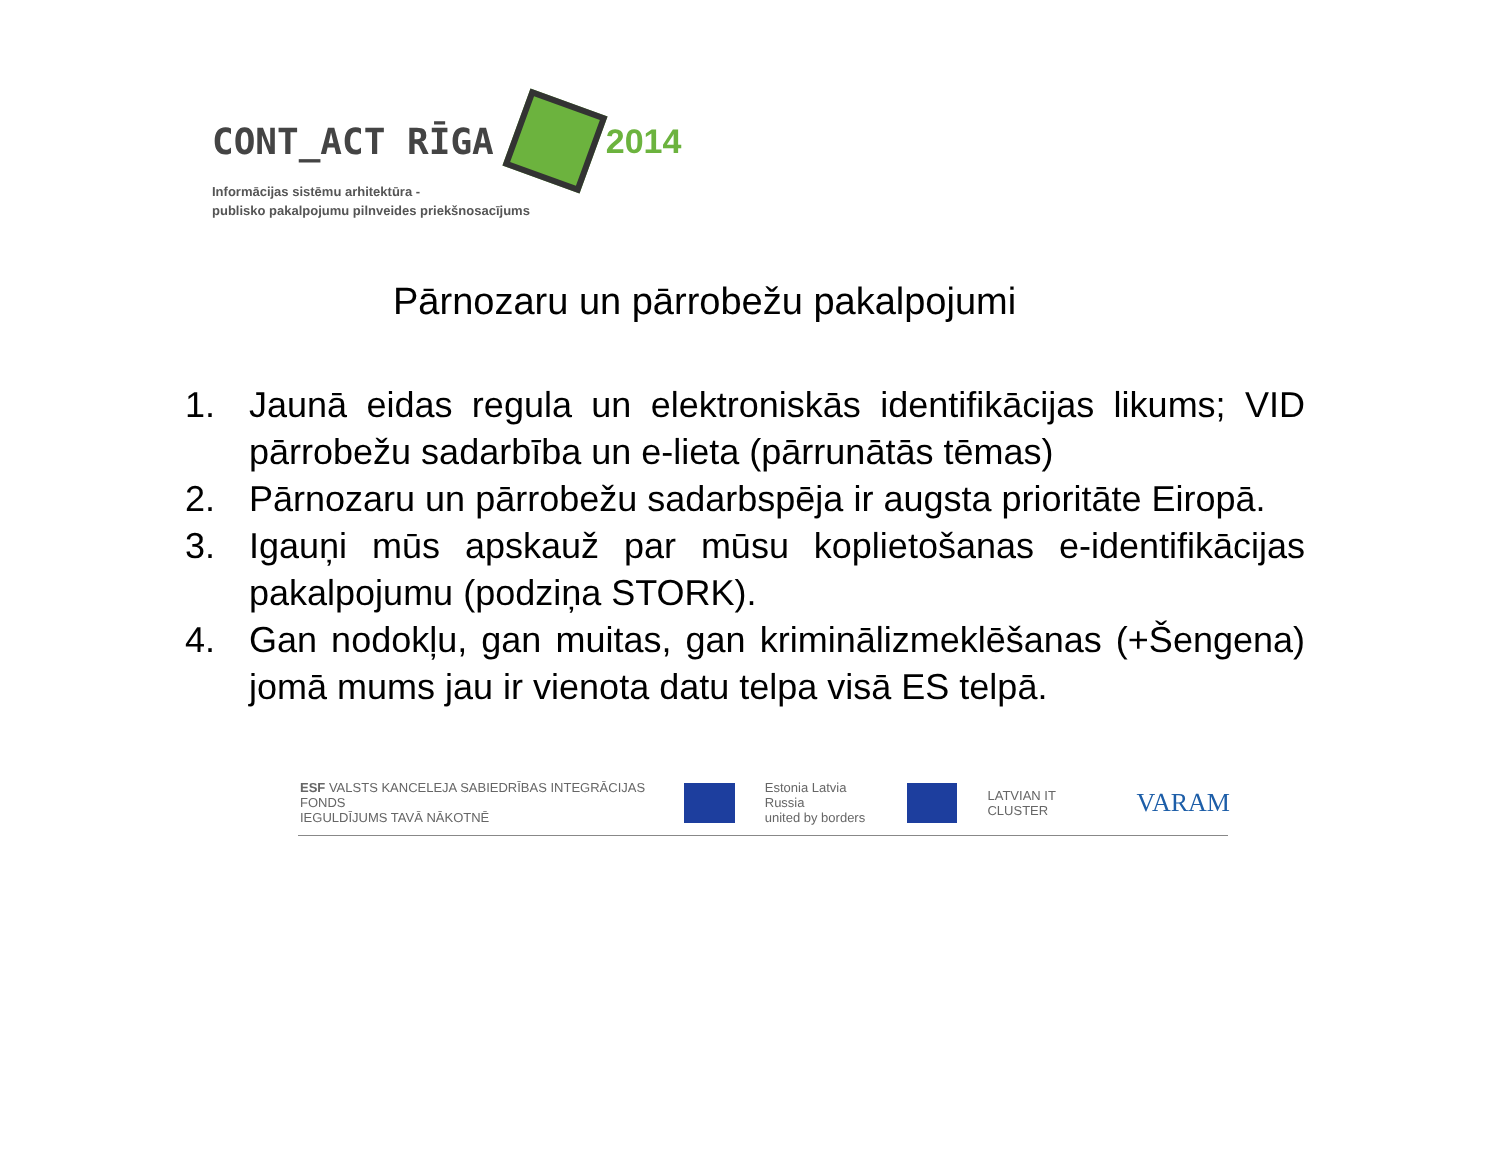CONT_ACT RĪGA 2014
Informācijas sistēmu arhitektūra -
publisko pakalpojumu pilnveides priekšnosacījums
Pārnozaru un pārrobežu pakalpojumi
1. Jaunā eidas regula un elektroniskās identifikācijas likums; VID pārrobežu sadarbība un e-lieta (pārrunātās tēmas)
2. Pārnozaru un pārrobežu sadarbspēja ir augsta prioritāte Eiropā.
3. Igauņi mūs apskauž par mūsu koplietošanas e-identifikācijas pakalpojumu (podziņa STORK).
4. Gan nodokļu, gan muitas, gan kriminālizmeklēšanas (+Šengena) jomā mums jau ir vienota datu telpa visā ES telpā.
ESF VALSTS KANCELEJA SABIEDRĪBAS INTEGRĀCIJAS FONDS
IEGULDĪJUMS TAVĀ NĀKOTNĒ
Estonia Latvia Russia
united by borders
LATVIAN IT CLUSTER
VARAM